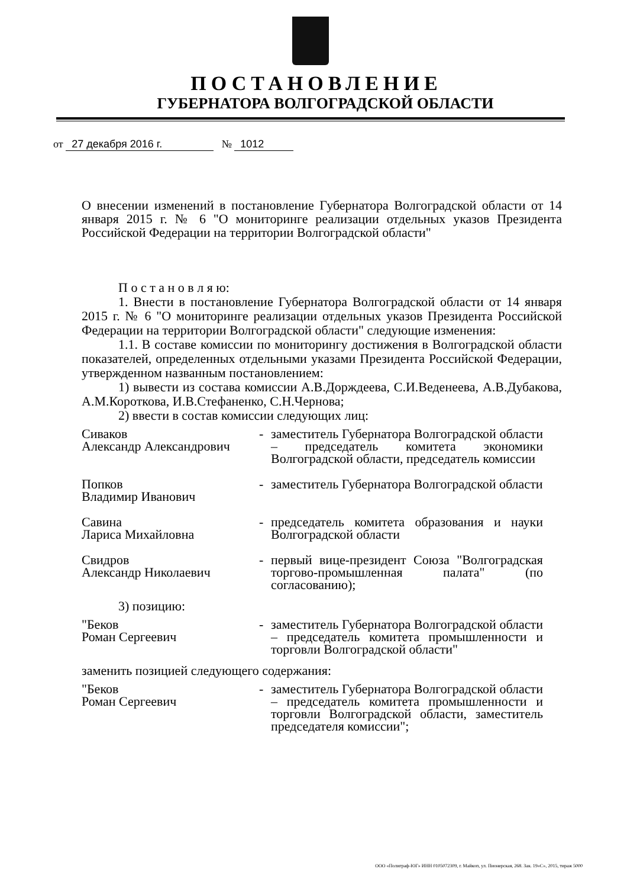ПОСТАНОВЛЕНИЕ
ГУБЕРНАТОРА ВОЛГОГРАДСКОЙ ОБЛАСТИ
от 27 декабря 2016 г. № 1012
О внесении изменений в постановление Губернатора Волгоградской области от 14 января 2015 г. № 6 "О мониторинге реализации отдельных указов Президента Российской Федерации на территории Волгоградской области"
П о с т а н о в л я ю:
1. Внести в постановление Губернатора Волгоградской области от 14 января 2015 г. № 6 "О мониторинге реализации отдельных указов Президента Российской Федерации на территории Волгоградской области" следующие изменения:
1.1. В составе комиссии по мониторингу достижения в Волгоградской области показателей, определенных отдельными указами Президента Российской Федерации, утвержденном названным постановлением:
1) вывести из состава комиссии А.В.Дорждеева, С.И.Веденеева, А.В.Дубакова, А.М.Короткова, И.В.Стефаненко, С.Н.Чернова;
2) ввести в состав комиссии следующих лиц:
Сиваков
Александр Александрович
- заместитель Губернатора Волгоградской области – председатель комитета экономики Волгоградской области, председатель комиссии
Попков
Владимир Иванович
- заместитель Губернатора Волгоградской области
Савина
Лариса Михайловна
- председатель комитета образования и науки Волгоградской области
Свидров
Александр Николаевич
- первый вице-президент Союза "Волгоградская торгово-промышленная палата" (по согласованию);
3) позицию:
"Беков
Роман Сергеевич
- заместитель Губернатора Волгоградской области – председатель комитета промышленности и торговли Волгоградской области"
заменить позицией следующего содержания:
"Беков
Роман Сергеевич
- заместитель Губернатора Волгоградской области – председатель комитета промышленности и торговли Волгоградской области, заместитель председателя комиссии";
ООО «Полиграф-ЮГ» ИНН 0105072309, г. Майкоп, ул. Пионерская, 268. Зак. 19«С», 2015, тираж 5000